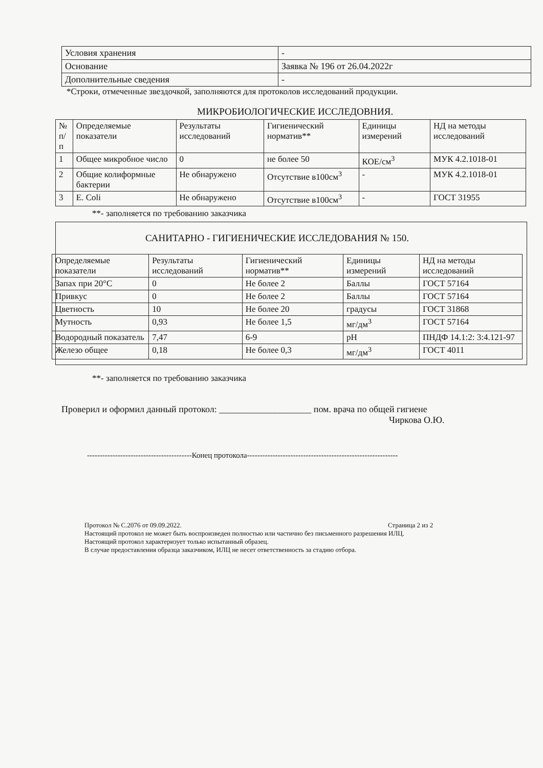| Условия хранения | - |
| Основание | Заявка № 196 от 26.04.2022г |
| Дополнительные сведения | - |
*Строки, отмеченные звездочкой, заполняются для протоколов исследований продукции.
МИКРОБИОЛОГИЧЕСКИЕ ИССЛЕДОВНИЯ.
| № п/п | Определяемые показатели | Результаты исследований | Гигиенический норматив** | Единицы измерений | НД на методы исследований |
| --- | --- | --- | --- | --- | --- |
| 1 | Общее микробное число | 0 | не более 50 | КОЕ/см<sup>3</sup> | МУК 4.2.1018-01 |
| 2 | Общие колиформные бактерии | Не обнаружено | Отсутствие в100см<sup>3</sup> | - | МУК 4.2.1018-01 |
| 3 | E. Coli | Не обнаружено | Отсутствие в100см<sup>3</sup> | - | ГОСТ 31955 |
**- заполняется по требованию заказчика
САНИТАРНО - ГИГИЕНИЧЕСКИЕ ИССЛЕДОВАНИЯ № 150.
| Определяемые показатели | Результаты исследований | Гигиенический норматив** | Единицы измерений | НД на методы исследований |
| --- | --- | --- | --- | --- |
| Запах при 20°С | 0 | Не более 2 | Баллы | ГОСТ 57164 |
| Привкус | 0 | Не более 2 | Баллы | ГОСТ 57164 |
| Цветность | 10 | Не более 20 | градусы | ГОСТ 31868 |
| Мутность | 0,93 | Не более 1,5 | мг/дм<sup>3</sup> | ГОСТ 57164 |
| Водородный показатель | 7,47 | 6-9 | pH | ПНДФ 14.1:2: 3:4.121-97 |
| Железо общее | 0,18 | Не более 0,3 | мг/дм<sup>3</sup> | ГОСТ 4011 |
**- заполняется по требованию заказчика
Проверил и оформил данный протокол: ____________________ пом. врача по общей гигиене
Чиркова О.Ю.
-----------------------------------------Конец протокола-----------------------------------------------------------
Протокол № С.2076 от 09.09.2022. Страница 2 из 2
Настоящий протокол не может быть воспроизведен полностью или частично без письменного разрешения ИЛЦ.
Настоящий протокол характеризует только испытанный образец.
В случае предоставления образца заказчиком, ИЛЦ не несет ответственность за стадию отбора.